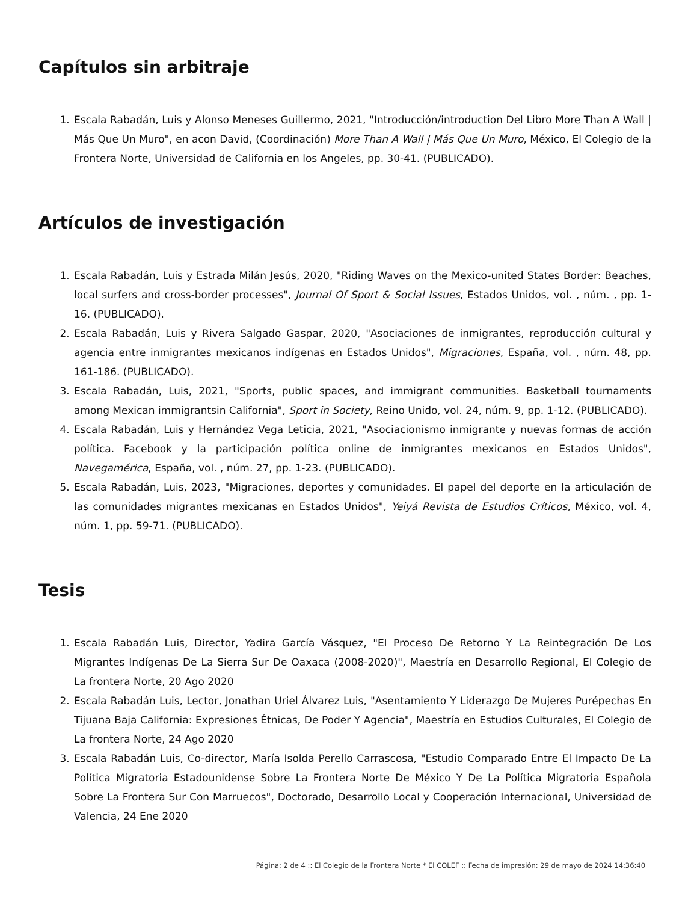Capítulos sin arbitraje
1. Escala Rabadán, Luis y Alonso Meneses Guillermo, 2021, "Introducción/introduction Del Libro More Than A Wall | Más Que Un Muro", en acon David, (Coordinación) More Than A Wall | Más Que Un Muro, México, El Colegio de la Frontera Norte, Universidad de California en los Angeles, pp. 30-41. (PUBLICADO).
Artículos de investigación
1. Escala Rabadán, Luis y Estrada Milán Jesús, 2020, "Riding Waves on the Mexico-united States Border: Beaches, local surfers and cross-border processes", Journal Of Sport & Social Issues, Estados Unidos, vol. , núm. , pp. 1-16. (PUBLICADO).
2. Escala Rabadán, Luis y Rivera Salgado Gaspar, 2020, "Asociaciones de inmigrantes, reproducción cultural y agencia entre inmigrantes mexicanos indígenas en Estados Unidos", Migraciones, España, vol. , núm. 48, pp. 161-186. (PUBLICADO).
3. Escala Rabadán, Luis, 2021, "Sports, public spaces, and immigrant communities. Basketball tournaments among Mexican immigrantsin California", Sport in Society, Reino Unido, vol. 24, núm. 9, pp. 1-12. (PUBLICADO).
4. Escala Rabadán, Luis y Hernández Vega Leticia, 2021, "Asociacionismo inmigrante y nuevas formas de acción política. Facebook y la participación política online de inmigrantes mexicanos en Estados Unidos", Navegamérica, España, vol. , núm. 27, pp. 1-23. (PUBLICADO).
5. Escala Rabadán, Luis, 2023, "Migraciones, deportes y comunidades. El papel del deporte en la articulación de las comunidades migrantes mexicanas en Estados Unidos", Yeiyá Revista de Estudios Críticos, México, vol. 4, núm. 1, pp. 59-71. (PUBLICADO).
Tesis
1. Escala Rabadán Luis, Director, Yadira García Vásquez, "El Proceso De Retorno Y La Reintegración De Los Migrantes Indígenas De La Sierra Sur De Oaxaca (2008-2020)", Maestría en Desarrollo Regional, El Colegio de La frontera Norte, 20 Ago 2020
2. Escala Rabadán Luis, Lector, Jonathan Uriel Álvarez Luis, "Asentamiento Y Liderazgo De Mujeres Purépechas En Tijuana Baja California: Expresiones Étnicas, De Poder Y Agencia", Maestría en Estudios Culturales, El Colegio de La frontera Norte, 24 Ago 2020
3. Escala Rabadán Luis, Co-director, María Isolda Perello Carrascosa, "Estudio Comparado Entre El Impacto De La Política Migratoria Estadounidense Sobre La Frontera Norte De México Y De La Política Migratoria Española Sobre La Frontera Sur Con Marruecos", Doctorado, Desarrollo Local y Cooperación Internacional, Universidad de Valencia, 24 Ene 2020
Página: 2 de 4 :: El Colegio de la Frontera Norte * El COLEF :: Fecha de impresión: 29 de mayo de 2024 14:36:40